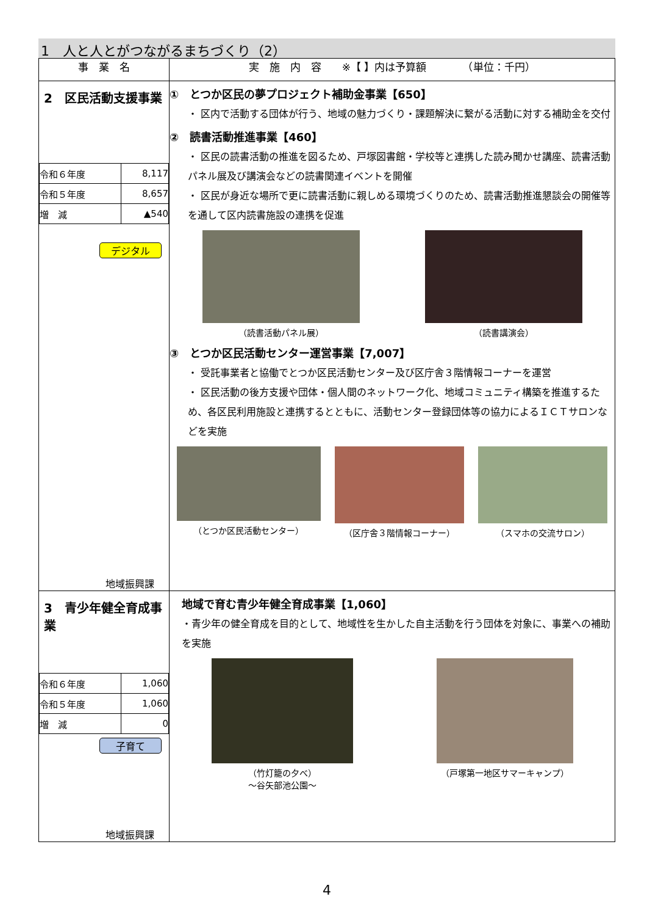1　人と人とがつながるまちづくり（2）
| 事 業 名 | 実 施 内 容 ※【 】内は予算額 （単位：千円） |
| --- | --- |
| 2 区民活動支援事業 / 令和６年度 / 8,117 / / 令和５年度 / 8,657 / / 増 減 / ▲540 / デジタル 地域振興課 | ① とつか区民の夢プロジェクト補助金事業【650】 ・ 区内で活動する団体が行う、地域の魅力づくり・課題解決に繋がる活動に対する補助金を交付 ② 読書活動推進事業【460】 ・ 区民の読書活動の推進を図るため、戸塚図書館・学校等と連携した読み聞かせ講座、読書活動パネル展及び講演会などの読書関連イベントを開催 ・ 区民が身近な場所で更に読書活動に親しめる環境づくりのため、読書活動推進懇談会の開催等を通して区内読書施設の連携を促進 （読書活動パネル展） （読書講演会） ③ とつか区民活動センター運営事業【7,007】 ・ 受託事業者と協働でとつか区民活動センター及び区庁舎３階情報コーナーを運営 ・ 区民活動の後方支援や団体・個人間のネットワーク化、地域コミュニティ構築を推進するため、各区民利用施設と連携するとともに、活動センター登録団体等の協力によるＩＣＴサロンなどを実施 （とつか区民活動センター） （区庁舎３階情報コーナー） （スマホの交流サロン） |
| 3 青少年健全育成事業 / 令和６年度 / 1,060 / / 令和５年度 / 1,060 / / 増 減 / 0 / 子育て 地域振興課 | 地域で育む青少年健全育成事業【1,060】 ・青少年の健全育成を目的として、地域性を生かした自主活動を行う団体を対象に、事業への補助を実施 （竹灯籠の夕べ） ～谷矢部池公園～ （戸塚第一地区サマーキャンプ） |
4